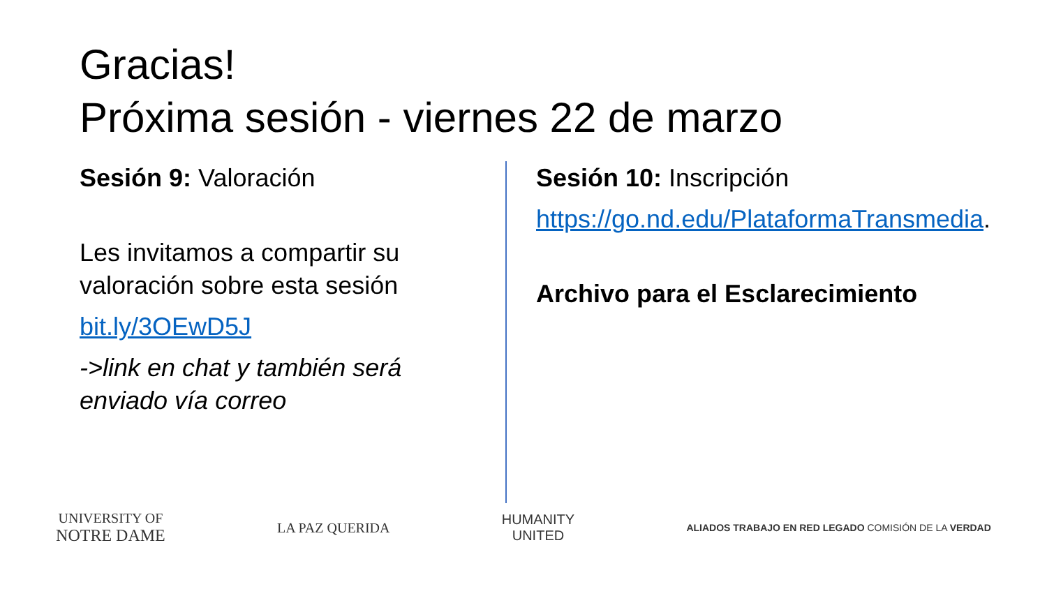Gracias!
Próxima sesión - viernes 22 de marzo
Sesión 9: Valoración
Les invitamos a compartir su valoración sobre esta sesión
bit.ly/3OEwD5J
->link en chat y también será enviado vía correo
Sesión 10: Inscripción
https://go.nd.edu/PlataformaTransmedia.
Archivo para el Esclarecimiento
UNIVERSITY OF
NOTRE DAME
LA PAZ QUERIDA
HUMANITY
UNITED
ALIADOS TRABAJO EN RED LEGADO COMISIÓN DE LA VERDAD